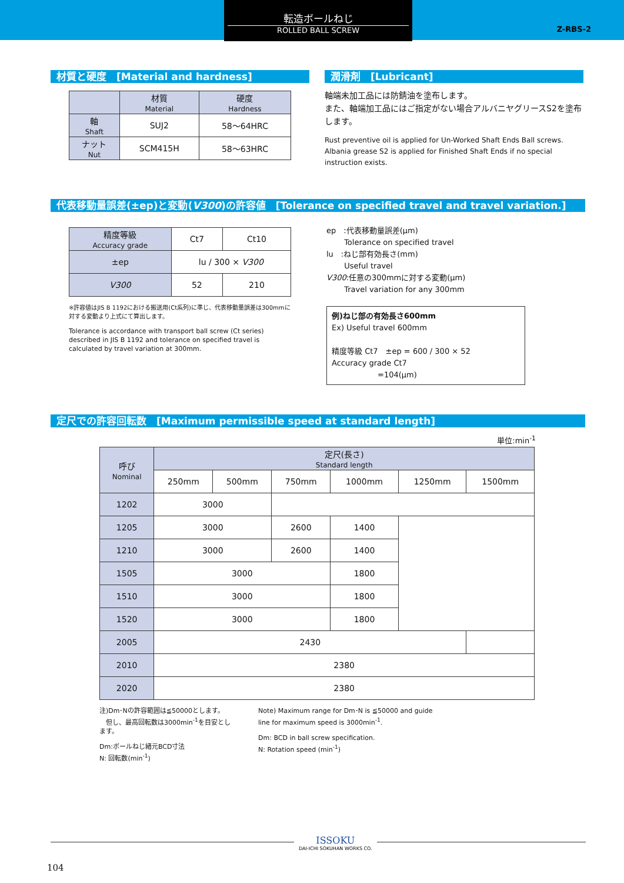転造ボールねじ
ROLLED BALL SCREW
Z-RBS-2
材質と硬度　[Material and hardness]
| | 材質 Material | 硬度 Hardness |
| 軸 Shaft | SUJ2 | 58〜64HRC |
| ナット Nut | SCM415H | 58〜63HRC |
潤滑剤　[Lubricant]
軸端未加工品には防錆油を塗布します。
また、軸端加工品にはご指定がない場合アルバニヤグリースS2を塗布します。
Rust preventive oil is applied for Un-Worked Shaft Ends Ball screws. Albania grease S2 is applied for Finished Shaft Ends if no special instruction exists.
代表移動量誤差(±ep)と変動(V300)の許容値　[Tolerance on specified travel and travel variation.]
| 精度等級 Accuracy grade | Ct7 | Ct10 |
| ±ep | lu / 300 × V300 | |
| V300 | 52 | 210 |
※許容値はJIS B 1192における搬送用(Ct系列)に準じ、代表移動量誤差は300mmに対する変動より上式にて算出します。
Tolerance is accordance with transport ball screw (Ct series) described in JIS B 1192 and tolerance on specified travel is calculated by travel variation at 300mm.
ep　:代表移動量誤差(μm)
　　 Tolerance on specified travel
lu　:ねじ部有効長さ(mm)
　　 Useful travel
V300:任意の300mmに対する変動(μm)
　　 Travel variation for any 300mm
例)ねじ部の有効長さ600mm
Ex) Useful travel 600mm
精度等級 Ct7　±ep = 600 / 300 × 52
Accuracy grade Ct7
　　　　　　=104(μm)
定尺での許容回転数　[Maximum permissible speed at standard length]
単位:min<sup>-1</sup>
| 呼び Nominal | 定尺(長さ) Standard length | | | | | |
| --- | --- | --- | --- | --- | --- | --- |
| | 250mm | 500mm | 750mm | 1000mm | 1250mm | 1500mm |
| 1202 | 3000 | | | | | |
| 1205 | 3000 | | 2600 | 1400 | | |
| 1210 | 3000 | | 2600 | 1400 | | |
| 1505 | 3000 | | | 1800 | | |
| 1510 | 3000 | | | 1800 | | |
| 1520 | 3000 | | | 1800 | | |
| 2005 | 2430 | | | | | |
| 2010 | 2380 | | | | | |
| 2020 | 2380 | | | | | |
注)Dm･Nの許容範囲は≦50000とします。
　但し、最高回転数は3000min<sup>-1</sup>を目安とします。
Dm:ボールねじ緒元BCD寸法
N: 回転数(min<sup>-1</sup>)
Note) Maximum range for Dm･N is ≦50000 and guide line for maximum speed is 3000min<sup>-1</sup>.
Dm: BCD in ball screw specification.
N: Rotation speed (min<sup>-1</sup>)
ISSOKU
DAI-ICHI SOKUHAN WORKS CO.
104